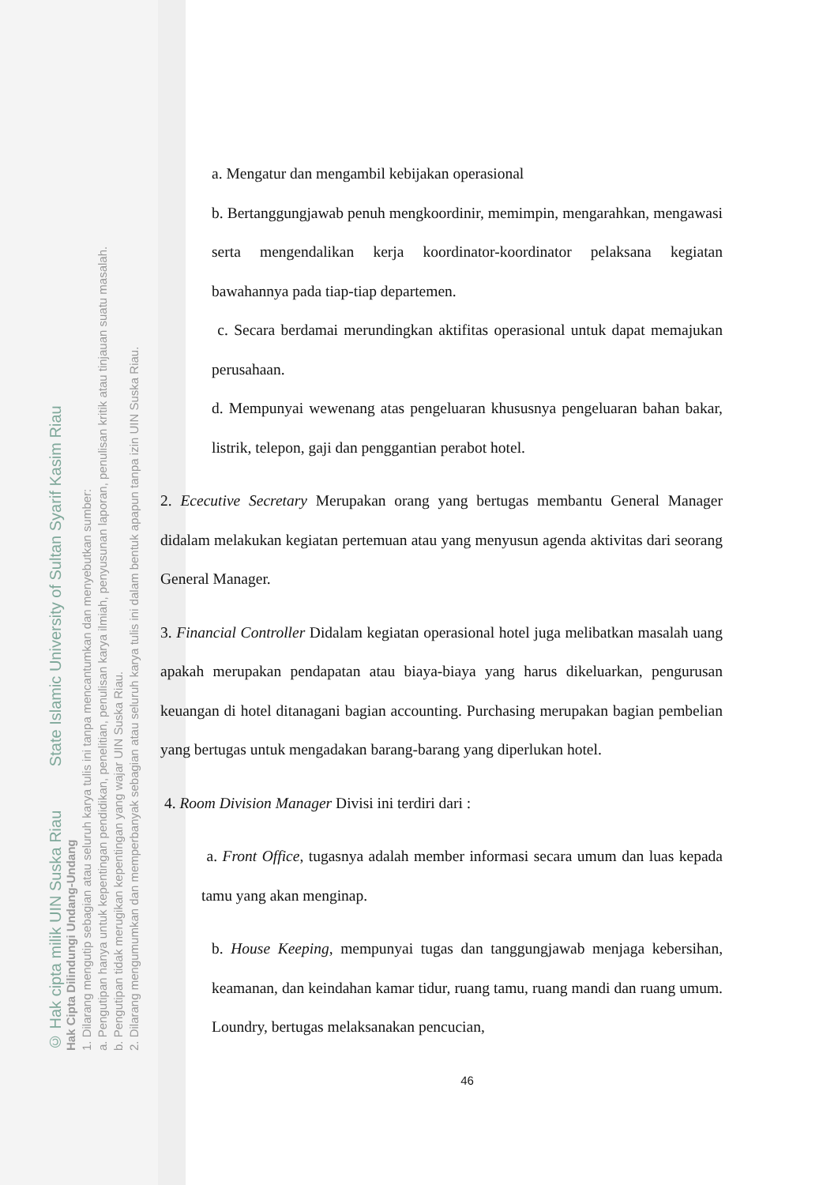© Hak cipta milik UIN Suska Riau State Islamic University of Sultan Syarif Kasim Riau
Hak Cipta Dilindungi Undang-Undang
1. Dilarang mengutip sebagian atau seluruh karya tulis ini tanpa mencantumkan dan menyebutkan sumber:
a. Pengutipan hanya untuk kepentingan pendidikan, penelitian, penulisan karya ilmiah, penyusunan laporan, penulisan kritik atau tinjauan suatu masalah.
b. Pengutipan tidak merugikan kepentingan yang wajar UIN Suska Riau.
2. Dilarang mengumumkan dan memperbanyak sebagian atau seluruh karya tulis ini dalam bentuk apapun tanpa izin UIN Suska Riau.
a. Mengatur dan mengambil kebijakan operasional
b. Bertanggungjawab penuh mengkoordinir, memimpin, mengarahkan, mengawasi serta mengendalikan kerja koordinator-koordinator pelaksana kegiatan bawahannya pada tiap-tiap departemen.
c. Secara berdamai merundingkan aktifitas operasional untuk dapat memajukan perusahaan.
d. Mempunyai wewenang atas pengeluaran khususnya pengeluaran bahan bakar, listrik, telepon, gaji dan penggantian perabot hotel.
2. Ececutive Secretary Merupakan orang yang bertugas membantu General Manager didalam melakukan kegiatan pertemuan atau yang menyusun agenda aktivitas dari seorang General Manager.
3. Financial Controller Didalam kegiatan operasional hotel juga melibatkan masalah uang apakah merupakan pendapatan atau biaya-biaya yang harus dikeluarkan, pengurusan keuangan di hotel ditanagani bagian accounting. Purchasing merupakan bagian pembelian yang bertugas untuk mengadakan barang-barang yang diperlukan hotel.
4. Room Division Manager Divisi ini terdiri dari :
a. Front Office, tugasnya adalah member informasi secara umum dan luas kepada tamu yang akan menginap.
b. House Keeping, mempunyai tugas dan tanggungjawab menjaga kebersihan, keamanan, dan keindahan kamar tidur, ruang tamu, ruang mandi dan ruang umum. Loundry, bertugas melaksanakan pencucian,
46